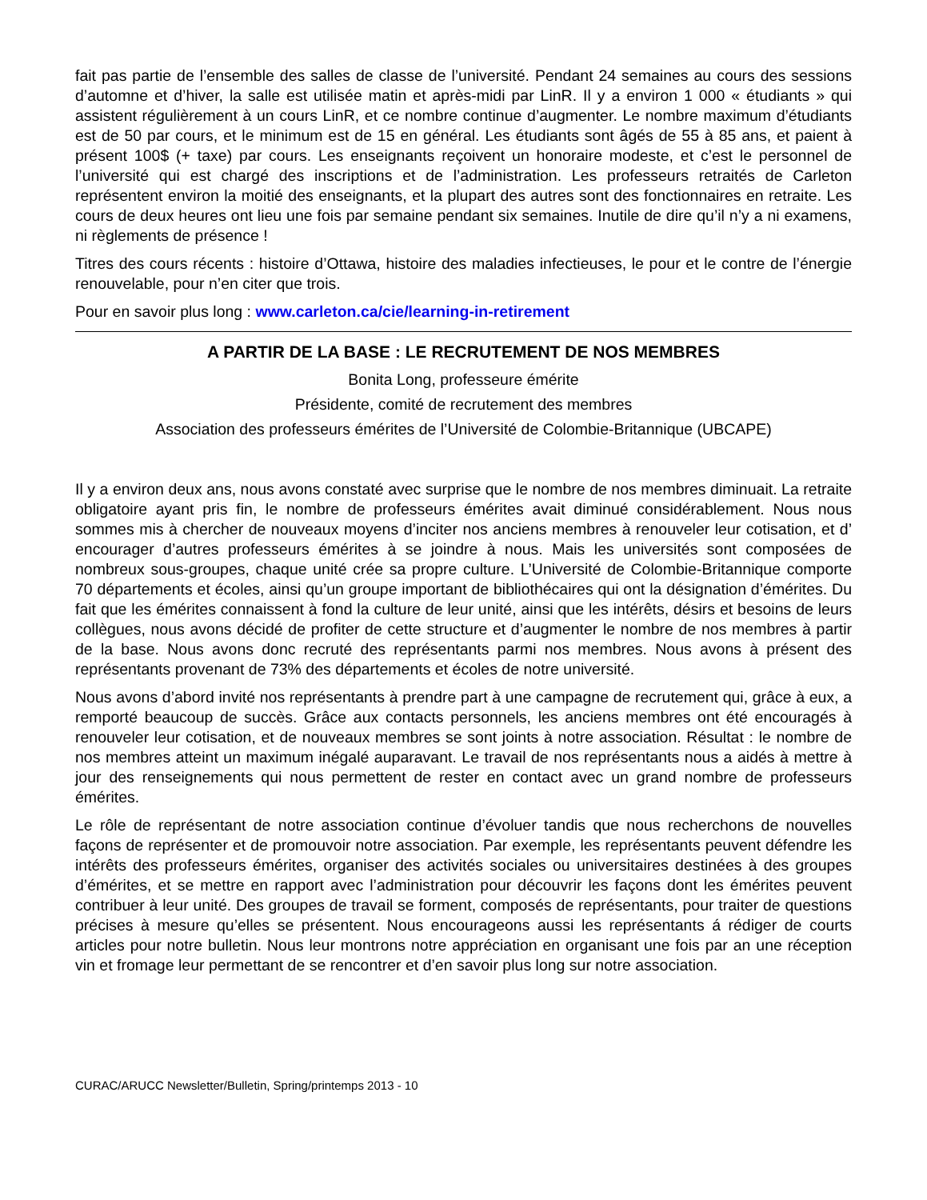fait pas partie de l’ensemble des salles de classe de l’université. Pendant 24 semaines au cours des sessions d’automne et d’hiver, la salle est utilisée matin et après-midi par LinR. Il y a environ 1 000 « étudiants » qui assistent régulièrement à un cours LinR, et ce nombre continue d’augmenter. Le nombre maximum d’étudiants est de 50 par cours, et le minimum est de 15 en général. Les étudiants sont âgés de 55 à 85 ans, et paient à présent 100$ (+ taxe) par cours. Les enseignants reçoivent un honoraire modeste, et c’est le personnel de l’université qui est chargé des inscriptions et de l’administration. Les professeurs retraités de Carleton représentent environ la moitié des enseignants, et la plupart des autres sont des fonctionnaires en retraite. Les cours de deux heures ont lieu une fois par semaine pendant six semaines. Inutile de dire qu’il n’y a ni examens, ni règlements de présence !
Titres des cours récents : histoire d’Ottawa, histoire des maladies infectieuses, le pour et le contre de l’énergie renouvelable, pour n’en citer que trois.
Pour en savoir plus long : www.carleton.ca/cie/learning-in-retirement
A PARTIR DE LA BASE : LE RECRUTEMENT DE NOS MEMBRES
Bonita Long, professeure émérite
Présidente, comité de recrutement des membres
Association des professeurs émérites de l’Université de Colombie-Britannique (UBCAPE)
Il y a environ deux ans, nous avons constaté avec surprise que le nombre de nos membres diminuait. La retraite obligatoire ayant pris fin, le nombre de professeurs émérites avait diminué considérablement. Nous nous sommes mis à chercher de nouveaux moyens d’inciter nos anciens membres à renouveler leur cotisation, et d’ encourager d’autres professeurs émérites à se joindre à nous. Mais les universités sont composées de nombreux sous-groupes, chaque unité crée sa propre culture. L’Université de Colombie-Britannique comporte 70 départements et écoles, ainsi qu’un groupe important de bibliothécaires qui ont la désignation d’émérites. Du fait que les émérites connaissent à fond la culture de leur unité, ainsi que les intérêts, désirs et besoins de leurs collègues, nous avons décidé de profiter de cette structure et d’augmenter le nombre de nos membres à partir de la base. Nous avons donc recruté des représentants parmi nos membres. Nous avons à présent des représentants provenant de 73% des départements et écoles de notre université.
Nous avons d’abord invité nos représentants à prendre part à une campagne de recrutement qui, grâce à eux, a remporté beaucoup de succès. Grâce aux contacts personnels, les anciens membres ont été encouragés à renouveler leur cotisation, et de nouveaux membres se sont joints à notre association. Résultat : le nombre de nos membres atteint un maximum inégalé auparavant. Le travail de nos représentants nous a aidés à mettre à jour des renseignements qui nous permettent de rester en contact avec un grand nombre de professeurs émérites.
Le rôle de représentant de notre association continue d’évoluer tandis que nous recherchons de nouvelles façons de représenter et de promouvoir notre association. Par exemple, les représentants peuvent défendre les intérêts des professeurs émérites, organiser des activités sociales ou universitaires destinées à des groupes d’émérites, et se mettre en rapport avec l’administration pour découvrir les façons dont les émérites peuvent contribuer à leur unité. Des groupes de travail se forment, composés de représentants, pour traiter de questions précises à mesure qu’elles se présentent. Nous encourageons aussi les représentants á rédiger de courts articles pour notre bulletin. Nous leur montrons notre appréciation en organisant une fois par an une réception vin et fromage leur permettant de se rencontrer et d’en savoir plus long sur notre association.
CURAC/ARUCC Newsletter/Bulletin, Spring/printemps 2013 - 10